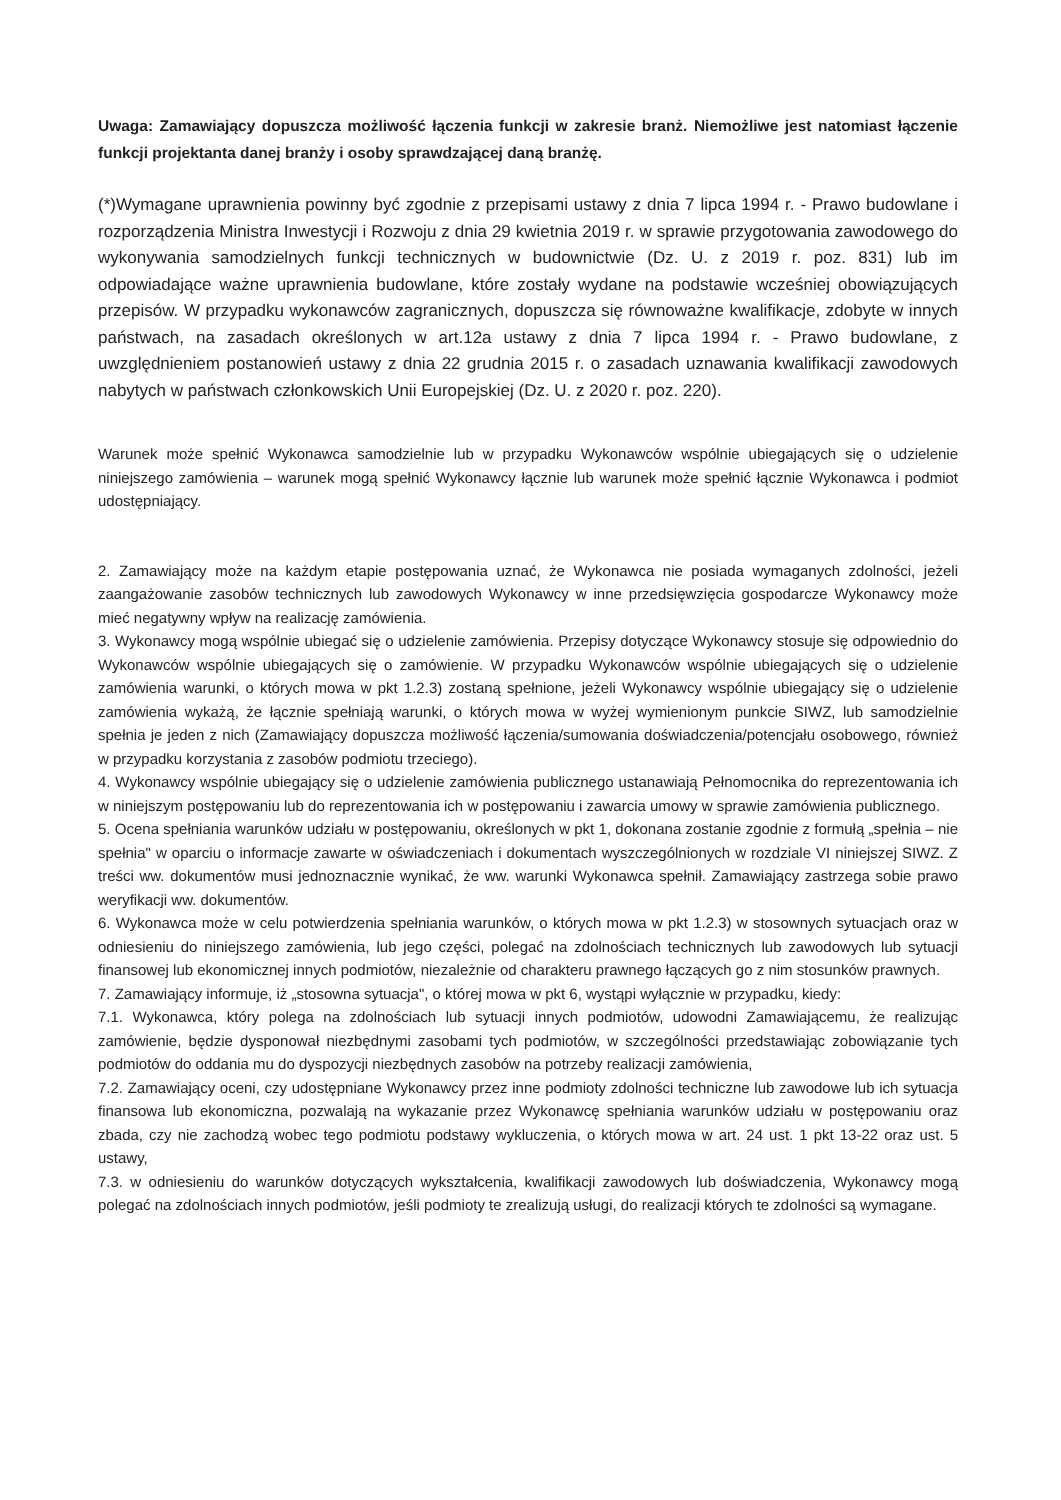Uwaga: Zamawiający dopuszcza możliwość łączenia funkcji w zakresie branż. Niemożliwe jest natomiast łączenie funkcji projektanta danej branży i osoby sprawdzającej daną branżę.
(*)Wymagane uprawnienia powinny być zgodnie z przepisami ustawy z dnia 7 lipca 1994 r. - Prawo budowlane i rozporządzenia Ministra Inwestycji i Rozwoju z dnia 29 kwietnia 2019 r. w sprawie przygotowania zawodowego do wykonywania samodzielnych funkcji technicznych w budownictwie (Dz. U. z 2019 r. poz. 831) lub im odpowiadające ważne uprawnienia budowlane, które zostały wydane na podstawie wcześniej obowiązujących przepisów. W przypadku wykonawców zagranicznych, dopuszcza się równoważne kwalifikacje, zdobyte w innych państwach, na zasadach określonych w art.12a ustawy z dnia 7 lipca 1994 r. - Prawo budowlane, z uwzględnieniem postanowień ustawy z dnia 22 grudnia 2015 r. o zasadach uznawania kwalifikacji zawodowych nabytych w państwach członkowskich Unii Europejskiej (Dz. U. z 2020 r. poz. 220).
Warunek może spełnić Wykonawca samodzielnie lub w przypadku Wykonawców wspólnie ubiegających się o udzielenie niniejszego zamówienia – warunek mogą spełnić Wykonawcy łącznie lub warunek może spełnić łącznie Wykonawca i podmiot udostępniający.
2. Zamawiający może na każdym etapie postępowania uznać, że Wykonawca nie posiada wymaganych zdolności, jeżeli zaangażowanie zasobów technicznych lub zawodowych Wykonawcy w inne przedsięwzięcia gospodarcze Wykonawcy może mieć negatywny wpływ na realizację zamówienia.
3. Wykonawcy mogą wspólnie ubiegać się o udzielenie zamówienia. Przepisy dotyczące Wykonawcy stosuje się odpowiednio do Wykonawców wspólnie ubiegających się o zamówienie. W przypadku Wykonawców wspólnie ubiegających się o udzielenie zamówienia warunki, o których mowa w pkt 1.2.3) zostaną spełnione, jeżeli Wykonawcy wspólnie ubiegający się o udzielenie zamówienia wykażą, że łącznie spełniają warunki, o których mowa w wyżej wymienionym punkcie SIWZ, lub samodzielnie spełnia je jeden z nich (Zamawiający dopuszcza możliwość łączenia/sumowania doświadczenia/potencjału osobowego, również w przypadku korzystania z zasobów podmiotu trzeciego).
4. Wykonawcy wspólnie ubiegający się o udzielenie zamówienia publicznego ustanawiają Pełnomocnika do reprezentowania ich w niniejszym postępowaniu lub do reprezentowania ich w postępowaniu i zawarcia umowy w sprawie zamówienia publicznego.
5. Ocena spełniania warunków udziału w postępowaniu, określonych w pkt 1, dokonana zostanie zgodnie z formułą „spełnia – nie spełnia" w oparciu o informacje zawarte w oświadczeniach i dokumentach wyszczególnionych w rozdziale VI niniejszej SIWZ. Z treści ww. dokumentów musi jednoznacznie wynikać, że ww. warunki Wykonawca spełnił. Zamawiający zastrzega sobie prawo weryfikacji ww. dokumentów.
6. Wykonawca może w celu potwierdzenia spełniania warunków, o których mowa w pkt 1.2.3) w stosownych sytuacjach oraz w odniesieniu do niniejszego zamówienia, lub jego części, polegać na zdolnościach technicznych lub zawodowych lub sytuacji finansowej lub ekonomicznej innych podmiotów, niezależnie od charakteru prawnego łączących go z nim stosunków prawnych.
7. Zamawiający informuje, iż „stosowna sytuacja", o której mowa w pkt 6, wystąpi wyłącznie w przypadku, kiedy:
7.1. Wykonawca, który polega na zdolnościach lub sytuacji innych podmiotów, udowodni Zamawiającemu, że realizując zamówienie, będzie dysponował niezbędnymi zasobami tych podmiotów, w szczególności przedstawiając zobowiązanie tych podmiotów do oddania mu do dyspozycji niezbędnych zasobów na potrzeby realizacji zamówienia,
7.2. Zamawiający oceni, czy udostępniane Wykonawcy przez inne podmioty zdolności techniczne lub zawodowe lub ich sytuacja finansowa lub ekonomiczna, pozwalają na wykazanie przez Wykonawcę spełniania warunków udziału w postępowaniu oraz zbada, czy nie zachodzą wobec tego podmiotu podstawy wykluczenia, o których mowa w art. 24 ust. 1 pkt 13-22 oraz ust. 5 ustawy,
7.3. w odniesieniu do warunków dotyczących wykształcenia, kwalifikacji zawodowych lub doświadczenia, Wykonawcy mogą polegać na zdolnościach innych podmiotów, jeśli podmioty te zrealizują usługi, do realizacji których te zdolności są wymagane.